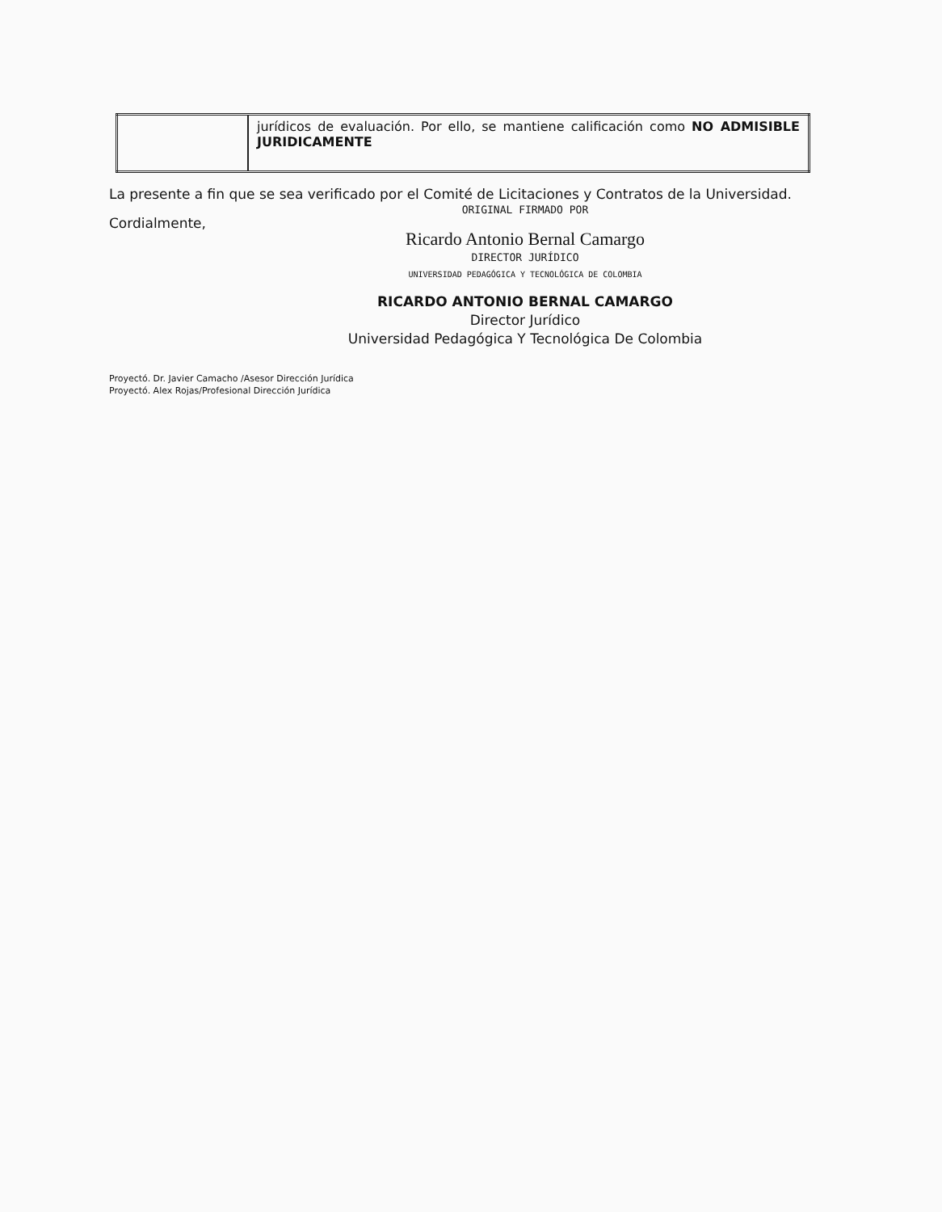| | jurídicos de evaluación. Por ello, se mantiene calificación como NO ADMISIBLE JURIDICAMENTE |
La presente a fin que se sea verificado por el Comité de Licitaciones y Contratos de la Universidad.
ORIGINAL FIRMADO POR
Cordialmente,
Ricardo Antonio Bernal Camargo
DIRECTOR JURÍDICO
UNIVERSIDAD PEDAGÓGICA Y TECNOLÓGICA DE COLOMBIA
RICARDO ANTONIO BERNAL CAMARGO
Director Jurídico
Universidad Pedagógica Y Tecnológica De Colombia
Proyectó. Dr. Javier Camacho /Asesor Dirección Jurídica
Proyectó. Alex Rojas/Profesional Dirección Jurídica